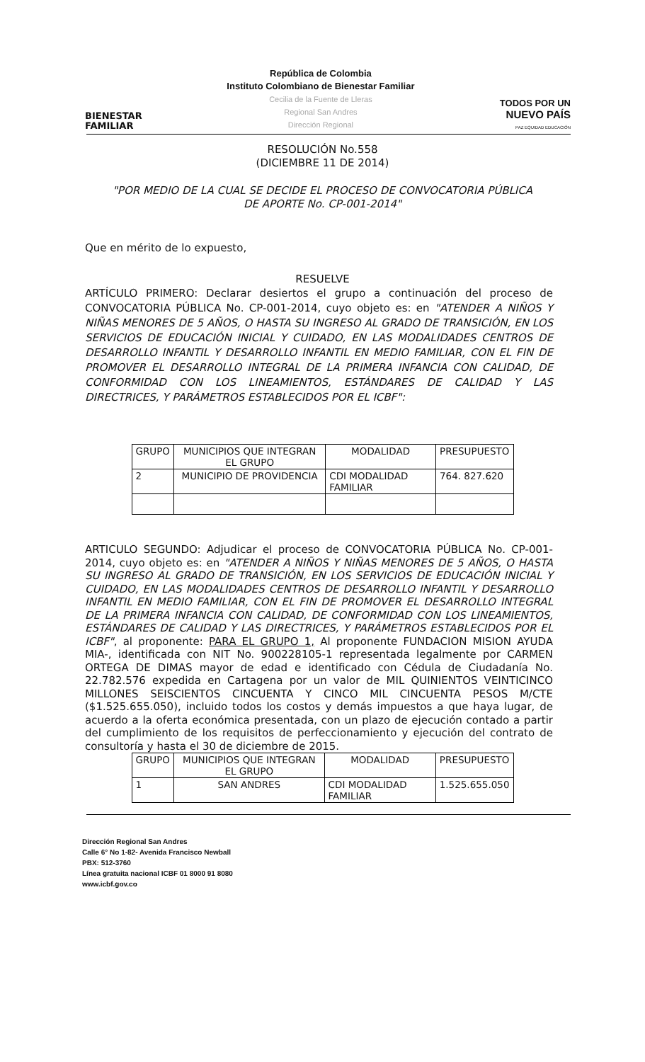BIENESTAR
FAMILIAR
República de Colombia
Instituto Colombiano de Bienestar Familiar
Cecilia de la Fuente de Lleras
Regional San Andres
Dirección Regional
TODOS POR UN
NUEVO PAÍS
PAZ EQUIDAD EDUCACIÓN
RESOLUCIÓN No.558
(DICIEMBRE 11 DE 2014)
"POR MEDIO DE LA CUAL SE DECIDE EL PROCESO DE CONVOCATORIA PÚBLICA
DE APORTE No. CP-001-2014"
Que en mérito de lo expuesto,
RESUELVE
ARTÍCULO PRIMERO: Declarar desiertos el grupo a continuación del proceso de CONVOCATORIA PÚBLICA No. CP-001-2014, cuyo objeto es: en "ATENDER A NIÑOS Y NIÑAS MENORES DE 5 AÑOS, O HASTA SU INGRESO AL GRADO DE TRANSICIÓN, EN LOS SERVICIOS DE EDUCACIÓN INICIAL Y CUIDADO, EN LAS MODALIDADES CENTROS DE DESARROLLO INFANTIL Y DESARROLLO INFANTIL EN MEDIO FAMILIAR, CON EL FIN DE PROMOVER EL DESARROLLO INTEGRAL DE LA PRIMERA INFANCIA CON CALIDAD, DE CONFORMIDAD CON LOS LINEAMIENTOS, ESTÁNDARES DE CALIDAD Y LAS DIRECTRICES, Y PARÁMETROS ESTABLECIDOS POR EL ICBF":
| GRUPO | MUNICIPIOS QUE INTEGRAN EL GRUPO | MODALIDAD | PRESUPUESTO |
| --- | --- | --- | --- |
| 2 | MUNICIPIO DE PROVIDENCIA | CDI MODALIDAD FAMILIAR | 764. 827.620 |
ARTICULO SEGUNDO: Adjudicar el proceso de CONVOCATORIA PÚBLICA No. CP-001-2014, cuyo objeto es: en "ATENDER A NIÑOS Y NIÑAS MENORES DE 5 AÑOS, O HASTA SU INGRESO AL GRADO DE TRANSICIÓN, EN LOS SERVICIOS DE EDUCACIÓN INICIAL Y CUIDADO, EN LAS MODALIDADES CENTROS DE DESARROLLO INFANTIL Y DESARROLLO INFANTIL EN MEDIO FAMILIAR, CON EL FIN DE PROMOVER EL DESARROLLO INTEGRAL DE LA PRIMERA INFANCIA CON CALIDAD, DE CONFORMIDAD CON LOS LINEAMIENTOS, ESTÁNDARES DE CALIDAD Y LAS DIRECTRICES, Y PARÁMETROS ESTABLECIDOS POR EL ICBF", al proponente: PARA EL GRUPO 1, Al proponente FUNDACION MISION AYUDA MIA-, identificada con NIT No. 900228105-1 representada legalmente por CARMEN ORTEGA DE DIMAS mayor de edad e identificado con Cédula de Ciudadanía No. 22.782.576 expedida en Cartagena por un valor de MIL QUINIENTOS VEINTICINCO MILLONES SEISCIENTOS CINCUENTA Y CINCO MIL CINCUENTA PESOS M/CTE ($1.525.655.050), incluido todos los costos y demás impuestos a que haya lugar, de acuerdo a la oferta económica presentada, con un plazo de ejecución contado a partir del cumplimiento de los requisitos de perfeccionamiento y ejecución del contrato de consultoría y hasta el 30 de diciembre de 2015.
| GRUPO | MUNICIPIOS QUE INTEGRAN EL GRUPO | MODALIDAD | PRESUPUESTO |
| --- | --- | --- | --- |
| 1 | SAN ANDRES | CDI MODALIDAD FAMILIAR | 1.525.655.050 |
Dirección Regional San Andres
Calle 6° No 1-82- Avenida Francisco Newball
PBX: 512-3760
Línea gratuita nacional ICBF 01 8000 91 8080
www.icbf.gov.co